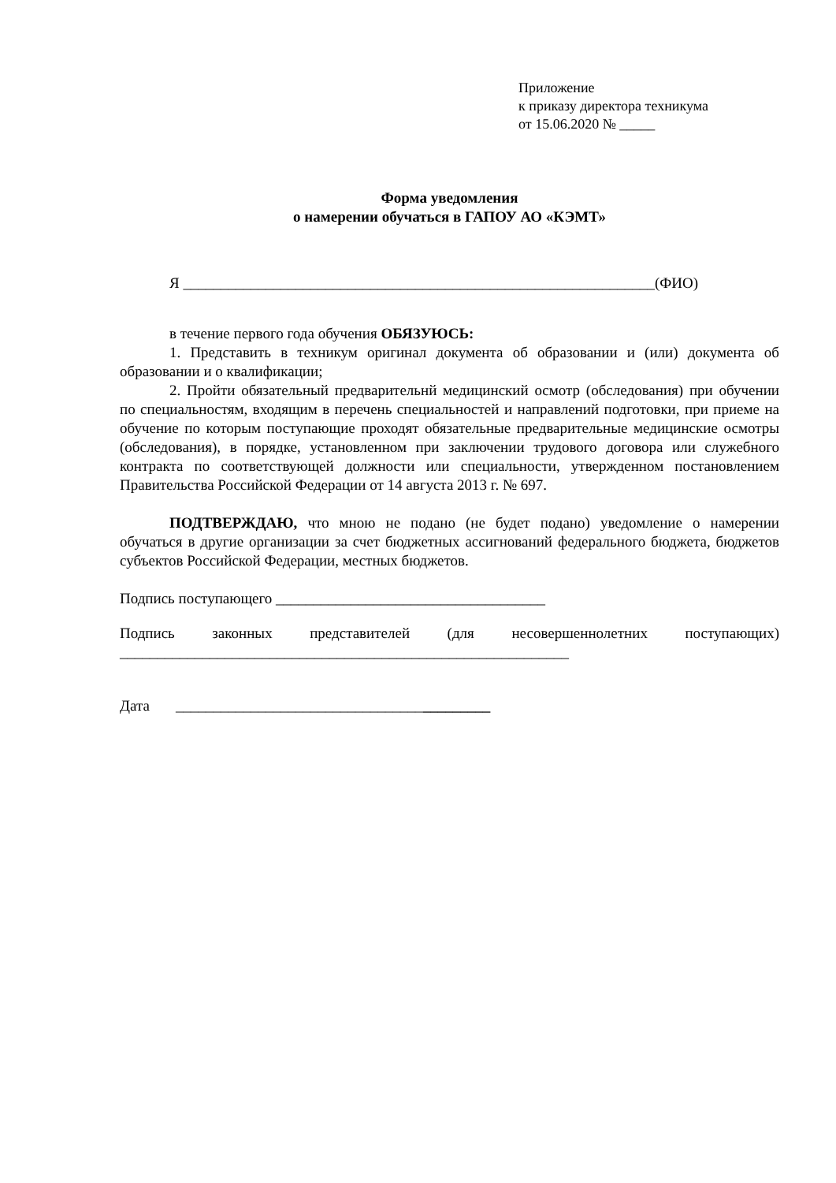Приложение
к приказу директора техникума
от 15.06.2020 № _____
Форма уведомления
о намерении обучаться в ГАПОУ АО «КЭМТ»
Я _______________________________________________________________(ФИО)
в течение первого года обучения ОБЯЗУЮСЬ:
1. Представить в техникум оригинал документа об образовании и (или) документа об образовании и о квалификации;
2. Пройти обязательный предварительнй медицинский осмотр (обследования) при обучении по специальностям, входящим в перечень специальностей и направлений подготовки, при приеме на обучение по которым поступающие проходят обязательные предварительные медицинские осмотры (обследования), в порядке, установленном при заключении трудового договора или служебного контракта по соответствующей должности или специальности, утвержденном постановлением Правительства Российской Федерации от 14 августа 2013 г. № 697.
ПОДТВЕРЖДАЮ, что мною не подано (не будет подано) уведомление о намерении обучаться в другие организации за счет бюджетных ассигнований федерального бюджета, бюджетов субъектов Российской Федерации, местных бюджетов.
Подпись поступающего ____________________________________
Подпись законных представителей (для несовершеннолетних поступающих)
____________________________________________________________
Дата __________________________________________